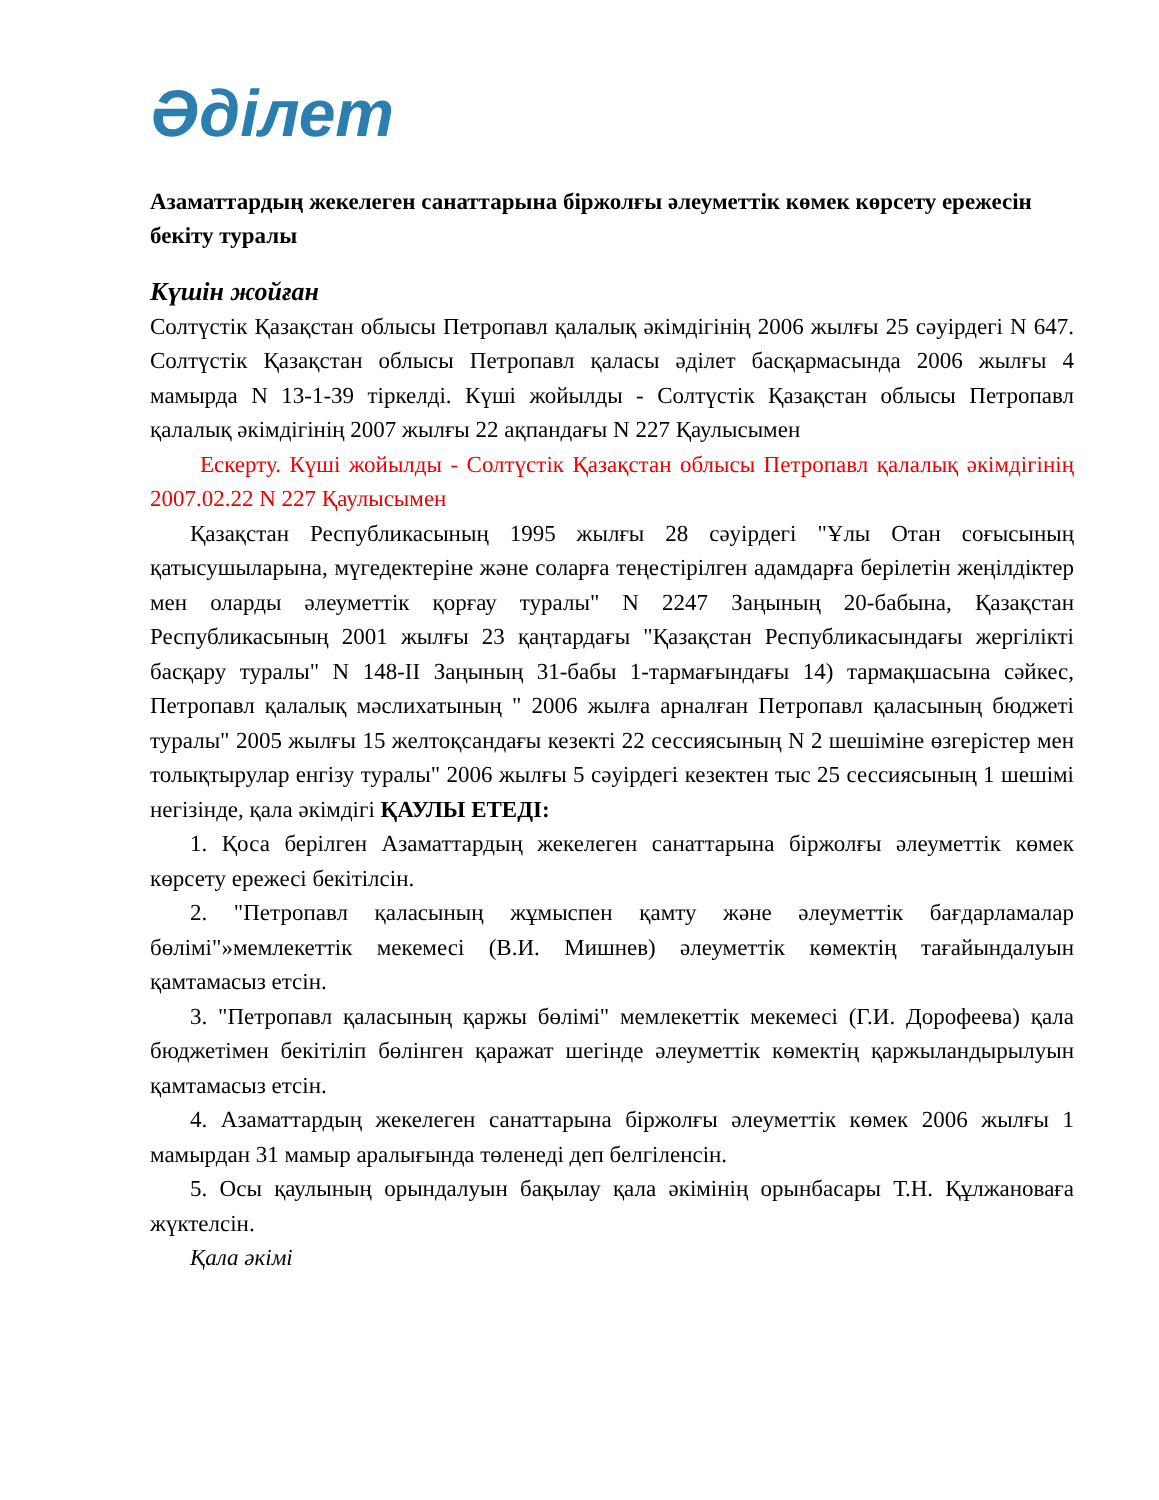Әділет
Азаматтардың жекелеген санаттарына біржолғы әлеуметтік көмек көрсету ережесін бекіту туралы
Күшін жойған
Солтүстік Қазақстан облысы Петропавл қалалық әкімдігінің 2006 жылғы 25 сәуірдегі N 647. Солтүстік Қазақстан облысы Петропавл қаласы әділет басқармасында 2006 жылғы 4 мамырда N 13-1-39 тіркелді. Күші жойылды - Солтүстік Қазақстан облысы Петропавл қалалық әкімдігінің 2007 жылғы 22 ақпандағы N 227 Қаулысымен
Ескерту. Күші жойылды - Солтүстік Қазақстан облысы Петропавл қалалық әкімдігінің 2007.02.22 N 227 Қаулысымен
Қазақстан Республикасының 1995 жылғы 28 сәуірдегі "Ұлы Отан соғысының қатысушыларына, мүгедектеріне және соларға теңестірілген адамдарға берілетін жеңілдіктер мен оларды әлеуметтік қорғау туралы" N 2247 Заңының 20-бабына, Қазақстан Республикасының 2001 жылғы 23 қаңтардағы "Қазақстан Республикасындағы жергілікті басқару туралы" N 148-II Заңының 31-бабы 1-тармағындағы 14) тармақшасына сәйкес, Петропавл қалалық мәслихатының " 2006 жылға арналған Петропавл қаласының бюджеті туралы" 2005 жылғы 15 желтоқсандағы кезекті 22 сессиясының N 2 шешіміне өзгерістер мен толықтырулар енгізу туралы" 2006 жылғы 5 сәуірдегі кезектен тыс 25 сессиясының 1 шешімі негізінде, қала әкімдігі ҚАУЛЫ ЕТЕДІ:
1. Қоса берілген Азаматтардың жекелеген санаттарына біржолғы әлеуметтік көмек көрсету ережесі бекітілсін.
2. "Петропавл қаласының жұмыспен қамту және әлеуметтік бағдарламалар бөлімі"»мемлекеттік мекемесі (В.И. Мишнев) әлеуметтік көмектің тағайындалуын қамтамасыз етсін.
3. "Петропавл қаласының қаржы бөлімі" мемлекеттік мекемесі (Г.И. Дорофеева) қала бюджетімен бекітіліп бөлінген қаражат шегінде әлеуметтік көмектің қаржыландырылуын қамтамасыз етсін.
4. Азаматтардың жекелеген санаттарына біржолғы әлеуметтік көмек 2006 жылғы 1 мамырдан 31 мамыр аралығында төленеді деп белгіленсін.
5. Осы қаулының орындалуын бақылау қала әкімінің орынбасары Т.Н. Құлжановаға жүктелсін.
Қала әкімі